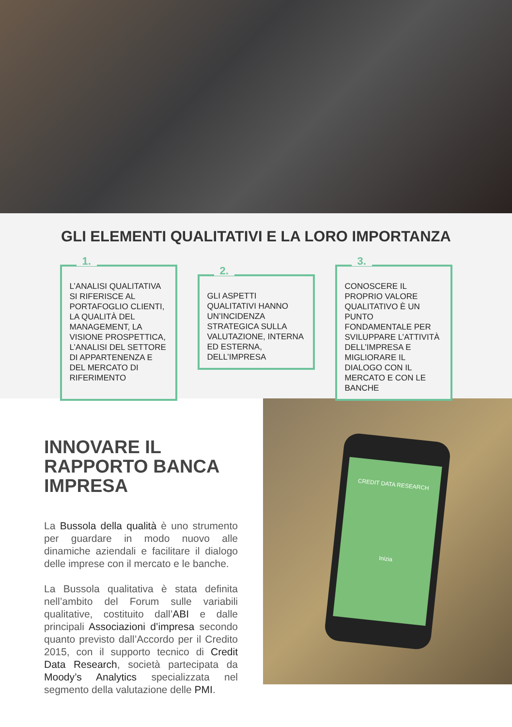GLI ELEMENTI QUALITATIVI E LA LORO IMPORTANZA
1.
L’ANALISI QUALITATIVA SI RIFERISCE AL PORTAFOGLIO CLIENTI, LA QUALITÀ DEL MANAGEMENT, LA VISIONE PROSPETTICA, L’ANALISI DEL SETTORE DI APPARTENENZA E DEL MERCATO DI RIFERIMENTO
2.
GLI ASPETTI QUALITATIVI HANNO UN’INCIDENZA STRATEGICA SULLA VALUTAZIONE, INTERNA ED ESTERNA, DELL’IMPRESA
3.
CONOSCERE IL PROPRIO VALORE QUALITATIVO È UN PUNTO FONDAMENTALE PER SVILUPPARE L’ATTIVITÀ DELL’IMPRESA E MIGLIORARE IL DIALOGO CON IL MERCATO E CON LE BANCHE
INNOVARE IL RAPPORTO BANCA IMPRESA
La Bussola della qualità è uno strumento per guardare in modo nuovo alle dinamiche aziendali e facilitare il dialogo delle imprese con il mercato e le banche.
La Bussola qualitativa è stata definita nell’ambito del Forum sulle variabili qualitative, costituito dall’ABI e dalle principali Associazioni d’impresa secondo quanto previsto dall’Accordo per il Credito 2015, con il supporto tecnico di Credit Data Research, società partecipata da Moody’s Analytics specializzata nel segmento della valutazione delle PMI.
CREDIT DATA RESEARCH
Inizia